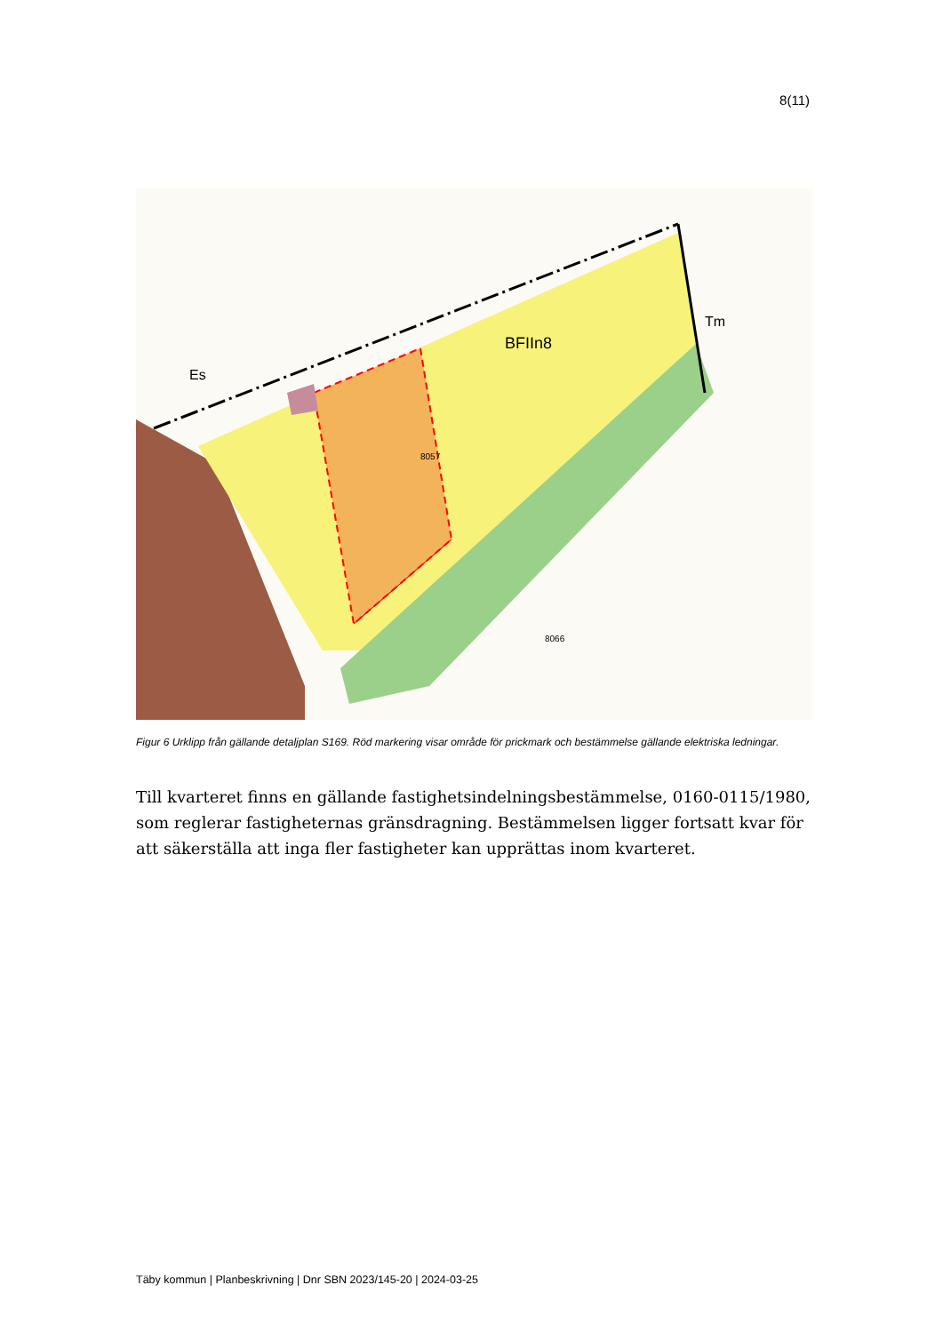8(11)
BFIIn8
Tm
Es
8066
8057
Figur 6 Urklipp från gällande detaljplan S169. Röd markering visar område för prickmark och bestämmelse gällande elektriska ledningar.
Till kvarteret finns en gällande fastighetsindelningsbestämmelse, 0160-0115/1980, som reglerar fastigheternas gränsdragning. Bestämmelsen ligger fortsatt kvar för att säkerställa att inga fler fastigheter kan upprättas inom kvarteret.
Täby kommun | Planbeskrivning | Dnr SBN 2023/145-20 | 2024-03-25